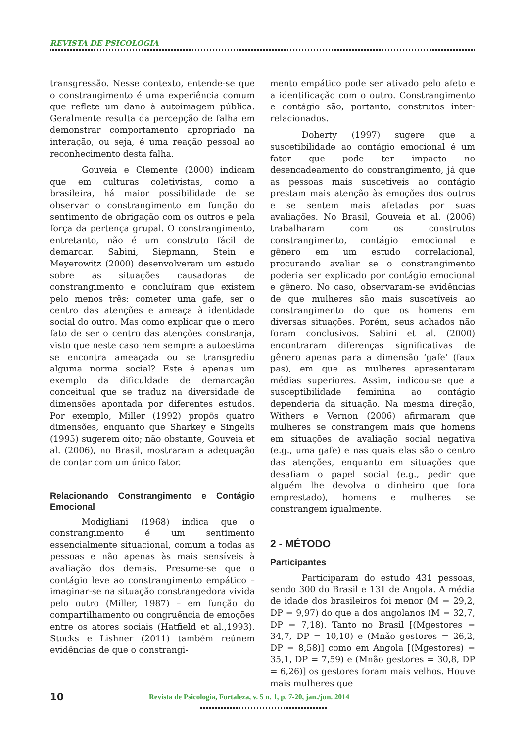REVISTA DE PSICOLOGIA
transgressão. Nesse contexto, entende-se que o constrangimento é uma experiência comum que reflete um dano à autoimagem pública. Geralmente resulta da percepção de falha em demonstrar comportamento apropriado na interação, ou seja, é uma reação pessoal ao reconhecimento desta falha.
Gouveia e Clemente (2000) indicam que em culturas coletivistas, como a brasileira, há maior possibilidade de se observar o constrangimento em função do sentimento de obrigação com os outros e pela força da pertença grupal. O constrangimento, entretanto, não é um construto fácil de demarcar. Sabini, Siepmann, Stein e Meyerowitz (2000) desenvolveram um estudo sobre as situações causadoras de constrangimento e concluíram que existem pelo menos três: cometer uma gafe, ser o centro das atenções e ameaça à identidade social do outro. Mas como explicar que o mero fato de ser o centro das atenções constranja, visto que neste caso nem sempre a autoestima se encontra ameaçada ou se transgrediu alguma norma social? Este é apenas um exemplo da dificuldade de demarcação conceitual que se traduz na diversidade de dimensões apontada por diferentes estudos. Por exemplo, Miller (1992) propôs quatro dimensões, enquanto que Sharkey e Singelis (1995) sugerem oito; não obstante, Gouveia et al. (2006), no Brasil, mostraram a adequação de contar com um único fator.
Relacionando Constrangimento e Contágio Emocional
Modigliani (1968) indica que o constrangimento é um sentimento essencialmente situacional, comum a todas as pessoas e não apenas às mais sensíveis à avaliação dos demais. Presume-se que o contágio leve ao constrangimento empático – imaginar-se na situação constrangedora vivida pelo outro (Miller, 1987) – em função do compartilhamento ou congruência de emoções entre os atores sociais (Hatfield et al.,1993). Stocks e Lishner (2011) também reúnem evidências de que o constrangi-
mento empático pode ser ativado pelo afeto e a identificação com o outro. Constrangimento e contágio são, portanto, construtos inter-relacionados.
Doherty (1997) sugere que a suscetibilidade ao contágio emocional é um fator que pode ter impacto no desencadeamento do constrangimento, já que as pessoas mais suscetíveis ao contágio prestam mais atenção às emoções dos outros e se sentem mais afetadas por suas avaliações. No Brasil, Gouveia et al. (2006) trabalharam com os construtos constrangimento, contágio emocional e gênero em um estudo correlacional, procurando avaliar se o constrangimento poderia ser explicado por contágio emocional e gênero. No caso, observaram-se evidências de que mulheres são mais suscetíveis ao constrangimento do que os homens em diversas situações. Porém, seus achados não foram conclusivos. Sabini et al. (2000) encontraram diferenças significativas de gênero apenas para a dimensão ‘gafe’ (faux pas), em que as mulheres apresentaram médias superiores. Assim, indicou-se que a susceptibilidade feminina ao contágio dependeria da situação. Na mesma direção, Withers e Vernon (2006) afirmaram que mulheres se constrangem mais que homens em situações de avaliação social negativa (e.g., uma gafe) e nas quais elas são o centro das atenções, enquanto em situações que desafiam o papel social (e.g., pedir que alguém lhe devolva o dinheiro que fora emprestado), homens e mulheres se constrangem igualmente.
2 - MÉTODO
Participantes
Participaram do estudo 431 pessoas, sendo 300 do Brasil e 131 de Angola. A média de idade dos brasileiros foi menor (M = 29,2, DP = 9,97) do que a dos angolanos (M = 32,7, DP = 7,18). Tanto no Brasil [(Mgestores = 34,7, DP = 10,10) e (Mnão gestores = 26,2, DP = 8,58)] como em Angola [(Mgestores) = 35,1, DP = 7,59) e (Mnão gestores = 30,8, DP = 6,26)] os gestores foram mais velhos. Houve mais mulheres que
10 Revista de Psicologia, Fortaleza, v. 5 n. 1, p. 7-20, jan./jun. 2014